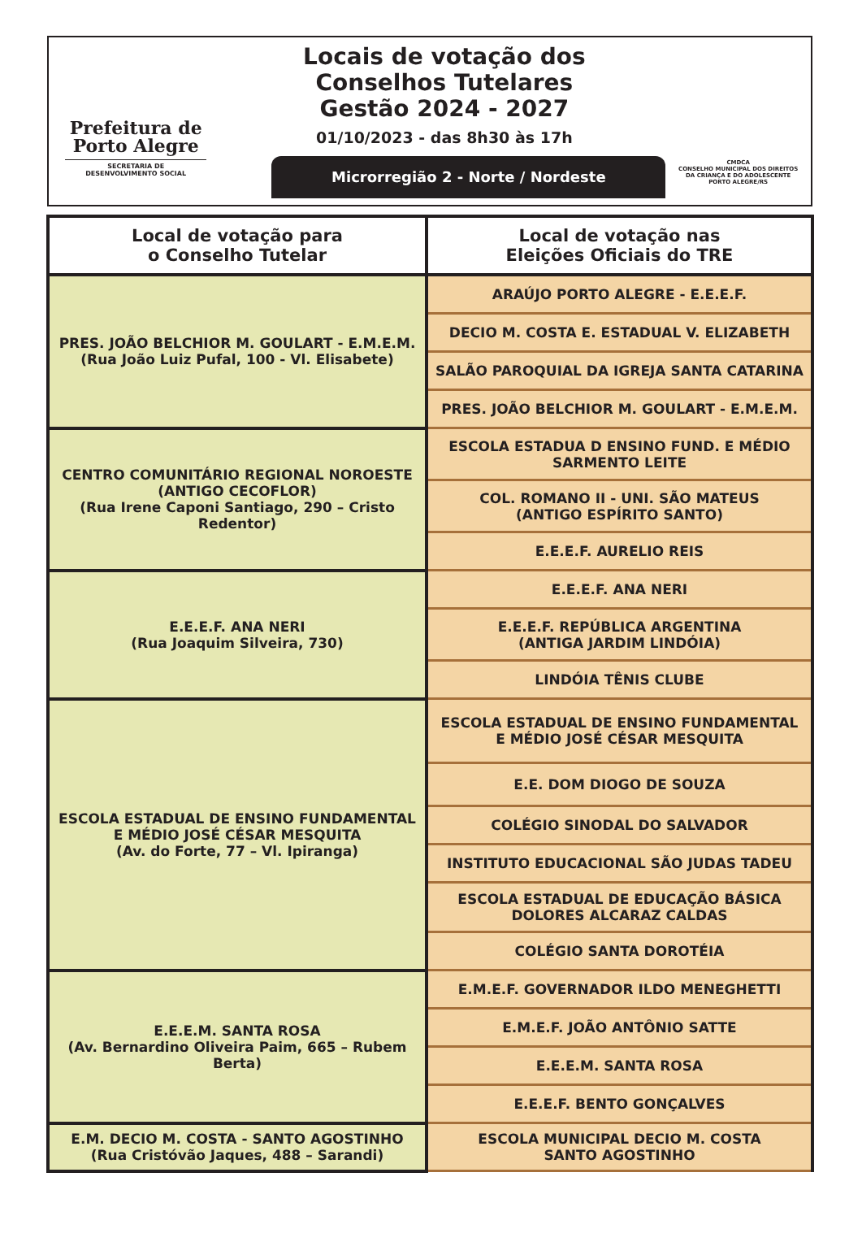Prefeitura de
Porto Alegre
SECRETARIA DE
DESENVOLVIMENTO SOCIAL
Locais de votação dos
Conselhos Tutelares
Gestão 2024 - 2027
01/10/2023 - das 8h30 às 17h
Microrregião 2 - Norte / Nordeste
CMDCA
CONSELHO MUNICIPAL DOS DIREITOS
DA CRIANÇA E DO ADOLESCENTE
PORTO ALEGRE/RS
| Local de votação para o Conselho Tutelar | Local de votação nas Eleições Oficiais do TRE |
| --- | --- |
| PRES. JOÃO BELCHIOR M. GOULART - E.M.E.M. (Rua João Luiz Pufal, 100 - Vl. Elisabete) | ARAÚJO PORTO ALEGRE - E.E.E.F. |
| | DECIO M. COSTA E. ESTADUAL V. ELIZABETH |
| | SALÃO PAROQUIAL DA IGREJA SANTA CATARINA |
| | PRES. JOÃO BELCHIOR M. GOULART - E.M.E.M. |
| CENTRO COMUNITÁRIO REGIONAL NOROESTE (ANTIGO CECOFLOR) (Rua Irene Caponi Santiago, 290 – Cristo Redentor) | ESCOLA ESTADUA D ENSINO FUND. E MÉDIO SARMENTO LEITE |
| | COL. ROMANO II - UNI. SÃO MATEUS (ANTIGO ESPÍRITO SANTO) |
| | E.E.E.F. AURELIO REIS |
| E.E.E.F. ANA NERI (Rua Joaquim Silveira, 730) | E.E.E.F. ANA NERI |
| | E.E.E.F. REPÚBLICA ARGENTINA (ANTIGA JARDIM LINDÓIA) |
| | LINDÓIA TÊNIS CLUBE |
| ESCOLA ESTADUAL DE ENSINO FUNDAMENTAL E MÉDIO JOSÉ CÉSAR MESQUITA (Av. do Forte, 77 – Vl. Ipiranga) | ESCOLA ESTADUAL DE ENSINO FUNDAMENTAL E MÉDIO JOSÉ CÉSAR MESQUITA |
| | E.E. DOM DIOGO DE SOUZA |
| | COLÉGIO SINODAL DO SALVADOR |
| | INSTITUTO EDUCACIONAL SÃO JUDAS TADEU |
| | ESCOLA ESTADUAL DE EDUCAÇÃO BÁSICA DOLORES ALCARAZ CALDAS |
| | COLÉGIO SANTA DOROTÉIA |
| E.E.E.M. SANTA ROSA (Av. Bernardino Oliveira Paim, 665 – Rubem Berta) | E.M.E.F. GOVERNADOR ILDO MENEGHETTI |
| | E.M.E.F. JOÃO ANTÔNIO SATTE |
| | E.E.E.M. SANTA ROSA |
| | E.E.E.F. BENTO GONÇALVES |
| E.M. DECIO M. COSTA - SANTO AGOSTINHO (Rua Cristóvão Jaques, 488 – Sarandi) | ESCOLA MUNICIPAL DECIO M. COSTA SANTO AGOSTINHO |